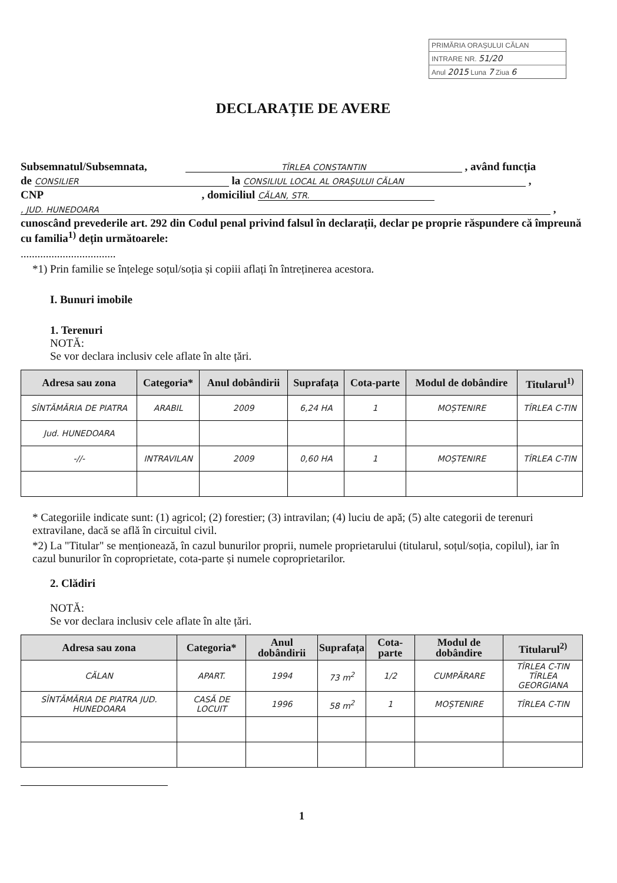PRIMĂRIA ORAȘULUI CĂLAN
INTRARE NR. 51/20
Anul 2015 Luna 7 Ziua 6
DECLARAȚIE DE AVERE
Subsemnatul/Subsemnata, TÎRLEA CONSTANTIN , având funcția
de CONSILIER la CONSILIUL LOCAL AL ORAȘULUI CĂLAN ,
CNP , domiciliul CĂLAN, STR.
, JUD. HUNEDOARA ,
cunoscând prevederile art. 292 din Codul penal privind falsul în declarații, declar pe proprie răspundere că împreună cu familia<sup>1)</sup> dețin următoarele:
..................................
*1) Prin familie se înțelege soțul/soția și copiii aflați în întreținerea acestora.
I. Bunuri imobile
1. Terenuri
NOTĂ:
Se vor declara inclusiv cele aflate în alte țări.
| Adresa sau zona | Categoria* | Anul dobândirii | Suprafața | Cota-parte | Modul de dobândire | Titularul<sup>1)</sup> |
| --- | --- | --- | --- | --- | --- | --- |
| SÎNTĂMĂRIA DE PIATRA | ARABIL | 2009 | 6,24 HA | 1 | MOȘTENIRE | TÎRLEA C-TIN |
| Jud. HUNEDOARA | | | | | | |
| -//- | INTRAVILAN | 2009 | 0,60 HA | 1 | MOȘTENIRE | TÎRLEA C-TIN |
* Categoriile indicate sunt: (1) agricol; (2) forestier; (3) intravilan; (4) luciu de apă; (5) alte categorii de terenuri extravilane, dacă se află în circuitul civil.
*2) La "Titular" se menționează, în cazul bunurilor proprii, numele proprietarului (titularul, soțul/soția, copilul), iar în cazul bunurilor în coproprietate, cota-parte și numele coproprietarilor.
2. Clădiri
NOTĂ:
Se vor declara inclusiv cele aflate în alte țări.
| Adresa sau zona | Categoria* | Anul dobândirii | Suprafața | Cota-parte | Modul de dobândire | Titularul<sup>2)</sup> |
| --- | --- | --- | --- | --- | --- | --- |
| CĂLAN | APART. | 1994 | 73 m<sup>2</sup> | 1/2 | CUMPĂRARE | TÎRLEA C-TIN TÎRLEA GEORGIANA |
| SÎNTĂMĂRIA DE PIATRA JUD. HUNEDOARA | CASĂ DE LOCUIT | 1996 | 58 m<sup>2</sup> | 1 | MOȘTENIRE | TÎRLEA C-TIN |
1